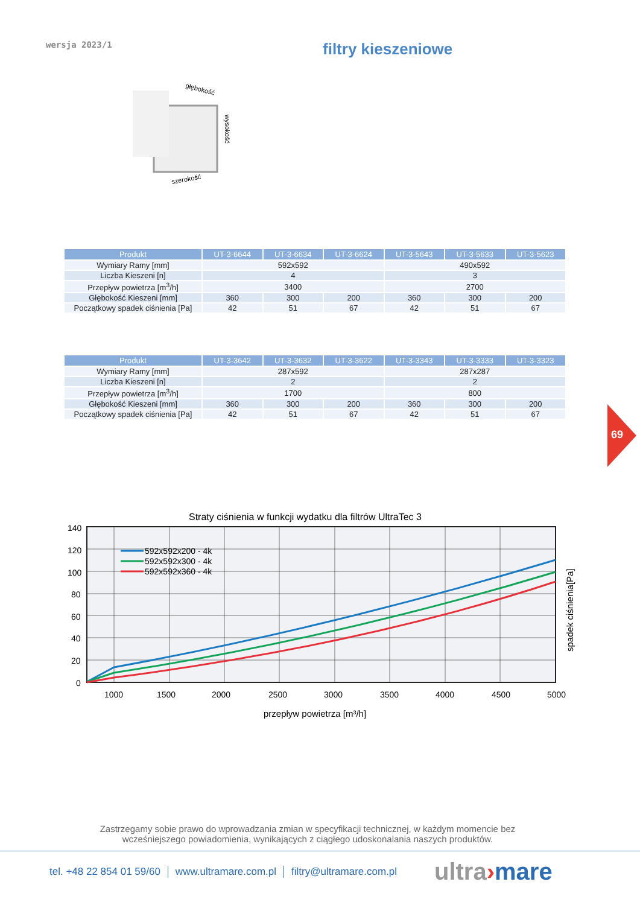wersja 2023/1 filtry kieszeniowe
głębokość
wysokość
szerokość
| Produkt | UT-3-6644 | UT-3-6634 | UT-3-6624 | UT-3-5643 | UT-3-5633 | UT-3-5623 |
| --- | --- | --- | --- | --- | --- | --- |
| Wymiary Ramy [mm] | 592x592 | | | 490x592 | | |
| Liczba Kieszeni [n] | 4 | | | 3 | | |
| Przepływ powietrza [m<sup>3</sup>/h] | 3400 | | | 2700 | | |
| Głębokość Kieszeni [mm] | 360 | 300 | 200 | 360 | 300 | 200 |
| Początkowy spadek ciśnienia [Pa] | 42 | 51 | 67 | 42 | 51 | 67 |
| Produkt | UT-3-3642 | UT-3-3632 | UT-3-3622 | UT-3-3343 | UT-3-3333 | UT-3-3323 |
| --- | --- | --- | --- | --- | --- | --- |
| Wymiary Ramy [mm] | 287x592 | | | 287x287 | | |
| Liczba Kieszeni [n] | 2 | | | 2 | | |
| Przepływ powietrza [m<sup>3</sup>/h] | 1700 | | | 800 | | |
| Głębokość Kieszeni [mm] | 360 | 300 | 200 | 360 | 300 | 200 |
| Początkowy spadek ciśnienia [Pa] | 42 | 51 | 67 | 42 | 51 | 67 |
69
Straty ciśnienia w funkcji wydatku dla filtrów UltraTec 3
592x592x200 - 4k
592x592x300 - 4k
592x592x360 - 4k
140
120
100
80
60
40
20
0
1000
1500
2000
2500
3000
3500
4000
4500
5000
przepływ powietrza [m³/h]
spadek ciśnienia[Pa]
Zastrzegamy sobie prawo do wprowadzania zmian w specyfikacji technicznej, w każdym momencie bez wcześniejszego powiadomienia, wynikających z ciągłego udoskonalania naszych produktów.
tel. +48 22 854 01 59/60 www.ultramare.com.pl filtry@ultramare.com.pl
ultra›mare